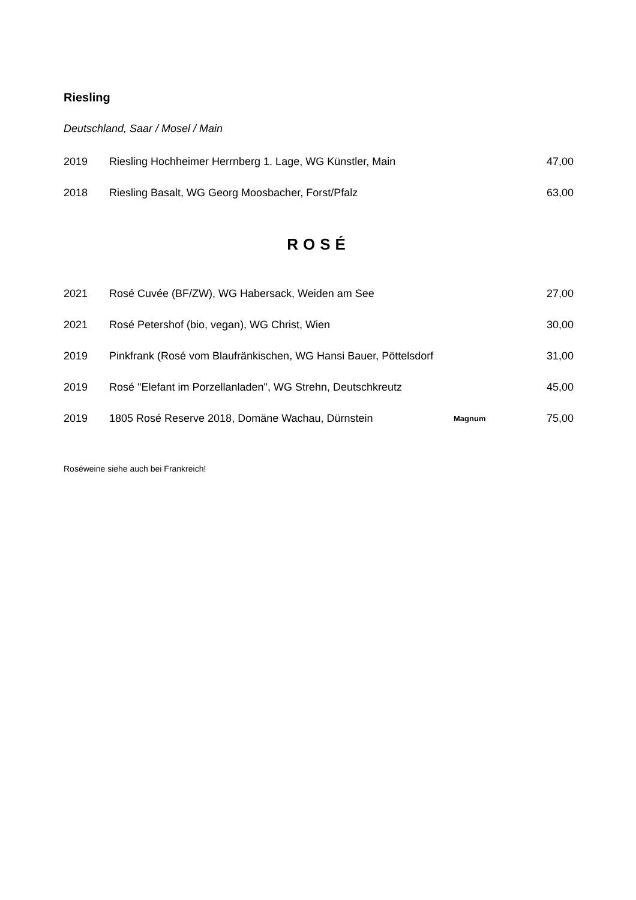Riesling
Deutschland, Saar / Mosel / Main
| 2019 | Riesling Hochheimer Herrnberg 1. Lage, WG Künstler, Main | | 47,00 |
| 2018 | Riesling Basalt, WG Georg Moosbacher, Forst/Pfalz | | 63,00 |
ROSÉ
| 2021 | Rosé Cuvée (BF/ZW), WG Habersack, Weiden am See | | 27,00 |
| 2021 | Rosé Petershof (bio, vegan), WG Christ, Wien | | 30,00 |
| 2019 | Pinkfrank (Rosé vom Blaufränkischen, WG Hansi Bauer, Pöttelsdorf | | 31,00 |
| 2019 | Rosé "Elefant im Porzellanladen", WG Strehn, Deutschkreutz | | 45,00 |
| 2019 | 1805 Rosé Reserve 2018, Domäne Wachau, Dürnstein | Magnum | 75,00 |
Roséweine siehe auch bei Frankreich!